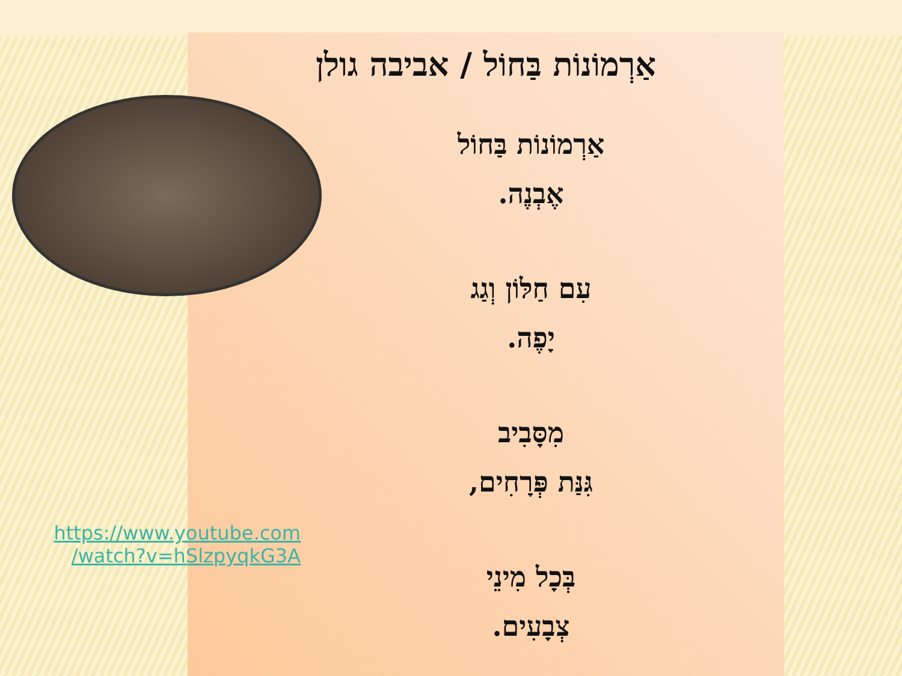אַרְמוֹנוֹת בַּחוֹל / אביבה גולן
אַרְמוֹנוֹת בַּחוֹל
אֶבְנֶה.
עִם חַלּוֹן וְגַג
יָפֶה.
מִסָּבִיב
גִּנַּת פְּרָחִים,
בְּכָל מִינֵי
צְבָעִים.
https://www.youtube.com
/watch?v=hSlzpyqkG3A